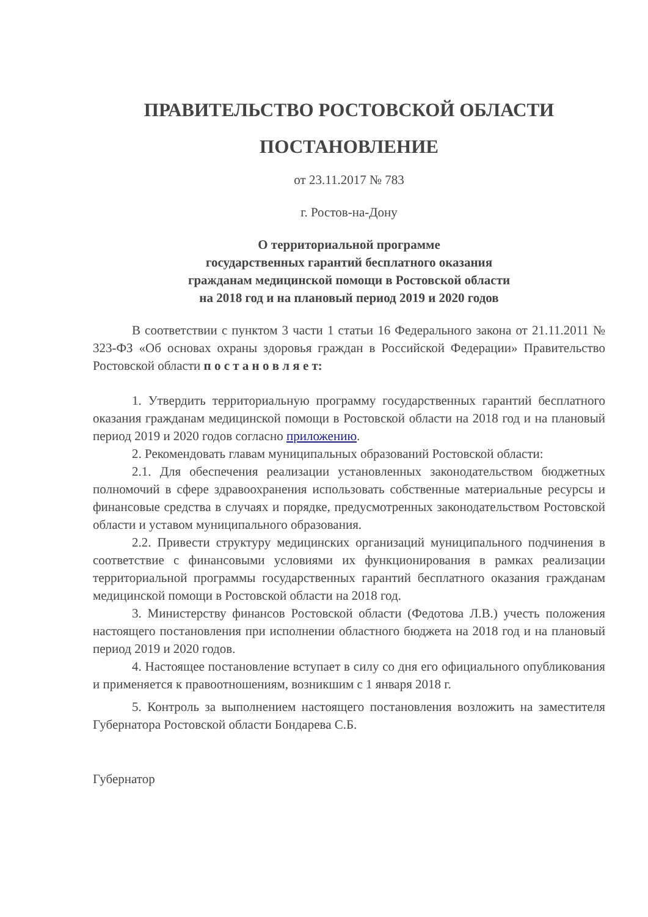ПРАВИТЕЛЬСТВО РОСТОВСКОЙ ОБЛАСТИ
ПОСТАНОВЛЕНИЕ
от 23.11.2017 № 783
г. Ростов-на-Дону
О территориальной программе
государственных гарантий бесплатного оказания
гражданам медицинской помощи в Ростовской области
на 2018 год и на плановый период 2019 и 2020 годов
В соответствии с пунктом 3 части 1 статьи 16 Федерального закона от 21.11.2011 № 323-ФЗ «Об основах охраны здоровья граждан в Российской Федерации» Правительство Ростовской области п о с т а н о в л я е т:
1. Утвердить территориальную программу государственных гарантий бесплатного оказания гражданам медицинской помощи в Ростовской области на 2018 год и на плановый период 2019 и 2020 годов согласно приложению.
2. Рекомендовать главам муниципальных образований Ростовской области:
2.1. Для обеспечения реализации установленных законодательством бюджетных полномочий в сфере здравоохранения использовать собственные материальные ресурсы и финансовые средства в случаях и порядке, предусмотренных законодательством Ростовской области и уставом муниципального образования.
2.2. Привести структуру медицинских организаций муниципального подчинения в соответствие с финансовыми условиями их функционирования в рамках реализации территориальной программы государственных гарантий бесплатного оказания гражданам медицинской помощи в Ростовской области на 2018 год.
3. Министерству финансов Ростовской области (Федотова Л.В.) учесть положения настоящего постановления при исполнении областного бюджета на 2018 год и на плановый период 2019 и 2020 годов.
4. Настоящее постановление вступает в силу со дня его официального опубликования и применяется к правоотношениям, возникшим с 1 января 2018 г.
5. Контроль за выполнением настоящего постановления возложить на заместителя Губернатора Ростовской области Бондарева С.Б.
Губернатор